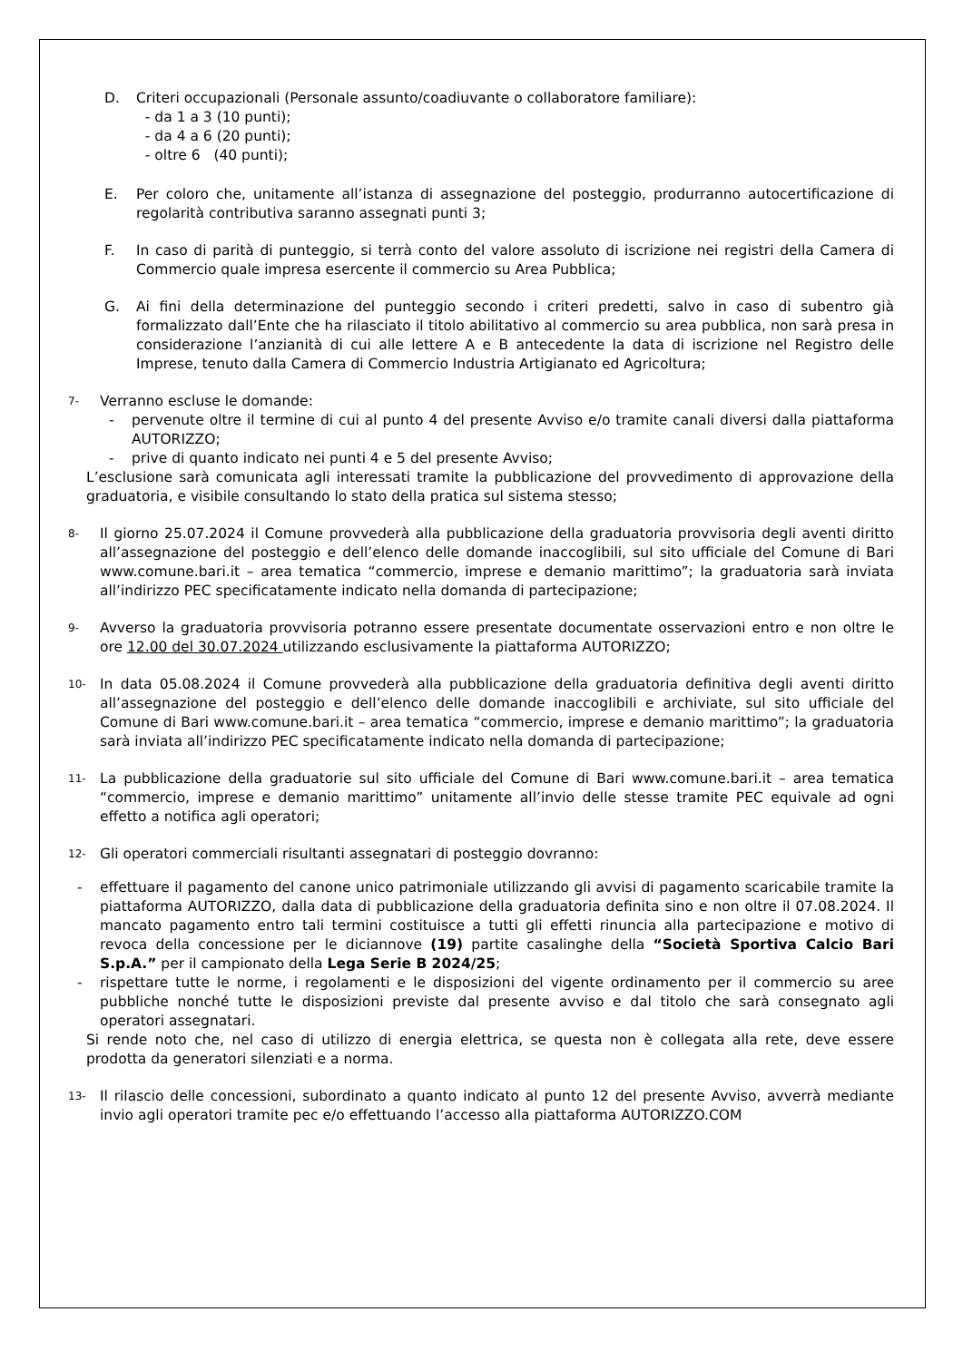D. Criteri occupazionali (Personale assunto/coadiuvante o collaboratore familiare):
- da 1 a 3 (10 punti);
- da 4 a 6 (20 punti);
- oltre 6 (40 punti);
E. Per coloro che, unitamente all’istanza di assegnazione del posteggio, produrranno autocertificazione di regolarità contributiva saranno assegnati punti 3;
F. In caso di parità di punteggio, si terrà conto del valore assoluto di iscrizione nei registri della Camera di Commercio quale impresa esercente il commercio su Area Pubblica;
G. Ai fini della determinazione del punteggio secondo i criteri predetti, salvo in caso di subentro già formalizzato dall’Ente che ha rilasciato il titolo abilitativo al commercio su area pubblica, non sarà presa in considerazione l’anzianità di cui alle lettere A e B antecedente la data di iscrizione nel Registro delle Imprese, tenuto dalla Camera di Commercio Industria Artigianato ed Agricoltura;
7-
Verranno escluse le domande:
- pervenute oltre il termine di cui al punto 4 del presente Avviso e/o tramite canali diversi dalla piattaforma AUTORIZZO;
- prive di quanto indicato nei punti 4 e 5 del presente Avviso;
L’esclusione sarà comunicata agli interessati tramite la pubblicazione del provvedimento di approvazione della graduatoria, e visibile consultando lo stato della pratica sul sistema stesso;
8-
Il giorno 25.07.2024 il Comune provvederà alla pubblicazione della graduatoria provvisoria degli aventi diritto all’assegnazione del posteggio e dell’elenco delle domande inaccoglibili, sul sito ufficiale del Comune di Bari www.comune.bari.it – area tematica “commercio, imprese e demanio marittimo”; la graduatoria sarà inviata all’indirizzo PEC specificatamente indicato nella domanda di partecipazione;
9-
Avverso la graduatoria provvisoria potranno essere presentate documentate osservazioni entro e non oltre le ore 12.00 del 30.07.2024 utilizzando esclusivamente la piattaforma AUTORIZZO;
10-
In data 05.08.2024 il Comune provvederà alla pubblicazione della graduatoria definitiva degli aventi diritto all’assegnazione del posteggio e dell’elenco delle domande inaccoglibili e archiviate, sul sito ufficiale del Comune di Bari www.comune.bari.it – area tematica “commercio, imprese e demanio marittimo”; la graduatoria sarà inviata all’indirizzo PEC specificatamente indicato nella domanda di partecipazione;
11-
La pubblicazione della graduatorie sul sito ufficiale del Comune di Bari www.comune.bari.it – area tematica “commercio, imprese e demanio marittimo” unitamente all’invio delle stesse tramite PEC equivale ad ogni effetto a notifica agli operatori;
12-
Gli operatori commerciali risultanti assegnatari di posteggio dovranno:
- effettuare il pagamento del canone unico patrimoniale utilizzando gli avvisi di pagamento scaricabile tramite la piattaforma AUTORIZZO, dalla data di pubblicazione della graduatoria definita sino e non oltre il 07.08.2024. Il mancato pagamento entro tali termini costituisce a tutti gli effetti rinuncia alla partecipazione e motivo di revoca della concessione per le diciannove (19) partite casalinghe della “Società Sportiva Calcio Bari S.p.A.” per il campionato della Lega Serie B 2024/25;
- rispettare tutte le norme, i regolamenti e le disposizioni del vigente ordinamento per il commercio su aree pubbliche nonché tutte le disposizioni previste dal presente avviso e dal titolo che sarà consegnato agli operatori assegnatari.
Si rende noto che, nel caso di utilizzo di energia elettrica, se questa non è collegata alla rete, deve essere prodotta da generatori silenziati e a norma.
13-
Il rilascio delle concessioni, subordinato a quanto indicato al punto 12 del presente Avviso, avverrà mediante invio agli operatori tramite pec e/o effettuando l’accesso alla piattaforma AUTORIZZO.COM